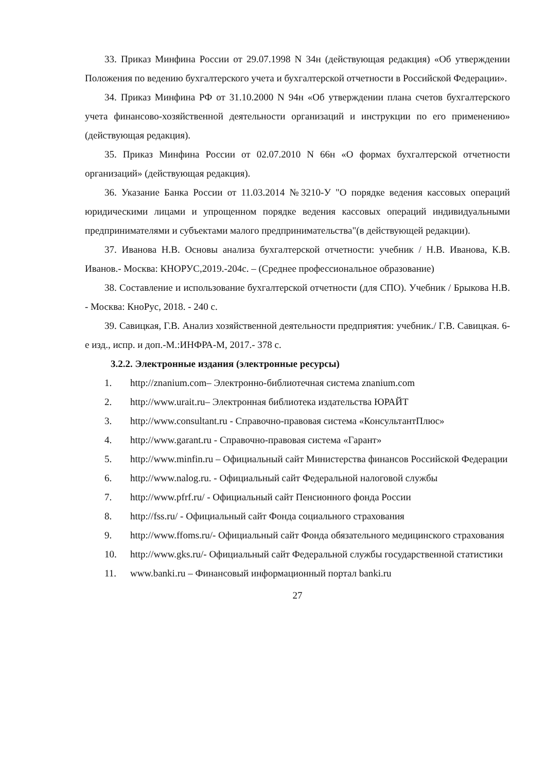33. Приказ Минфина России от 29.07.1998 N 34н (действующая редакция) «Об утверждении Положения по ведению бухгалтерского учета и бухгалтерской отчетности в Российской Федерации».
34. Приказ Минфина РФ от 31.10.2000 N 94н «Об утверждении плана счетов бухгалтерского учета финансово-хозяйственной деятельности организаций и инструкции по его применению» (действующая редакция).
35. Приказ Минфина России от 02.07.2010 N 66н «О формах бухгалтерской отчетности организаций» (действующая редакция).
36. Указание Банка России от 11.03.2014 №3210-У "О порядке ведения кассовых операций юридическими лицами и упрощенном порядке ведения кассовых операций индивидуальными предпринимателями и субъектами малого предпринимательства"(в действующей редакции).
37. Иванова Н.В. Основы анализа бухгалтерской отчетности: учебник / Н.В. Иванова, К.В. Иванов.- Москва: КНОРУС,2019.-204с. – (Среднее профессиональное образование)
38. Составление и использование бухгалтерской отчетности (для СПО). Учебник / Брыкова Н.В. - Москва: КноРус, 2018. - 240 с.
39. Савицкая, Г.В. Анализ хозяйственной деятельности предприятия: учебник./ Г.В. Савицкая. 6-е изд., испр. и доп.-М.:ИНФРА-М, 2017.- 378 с.
3.2.2. Электронные издания (электронные ресурсы)
1. http://znanium.com– Электронно-библиотечная система znanium.com
2. http://www.urait.ru– Электронная библиотека издательства ЮРАЙТ
3. http://www.consultant.ru - Справочно-правовая система «КонсультантПлюс»
4. http://www.garant.ru - Справочно-правовая система «Гарант»
5. http://www.minfin.ru – Официальный сайт Министерства финансов Российской Федерации
6. http://www.nalog.ru. - Официальный сайт Федеральной налоговой службы
7. http://www.pfrf.ru/ - Официальный сайт Пенсионного фонда России
8. http://fss.ru/ - Официальный сайт Фонда социального страхования
9. http://www.ffoms.ru/- Официальный сайт Фонда обязательного медицинского страхования
10. http://www.gks.ru/- Официальный сайт Федеральной службы государственной статистики
11. www.banki.ru – Финансовый информационный портал banki.ru
27